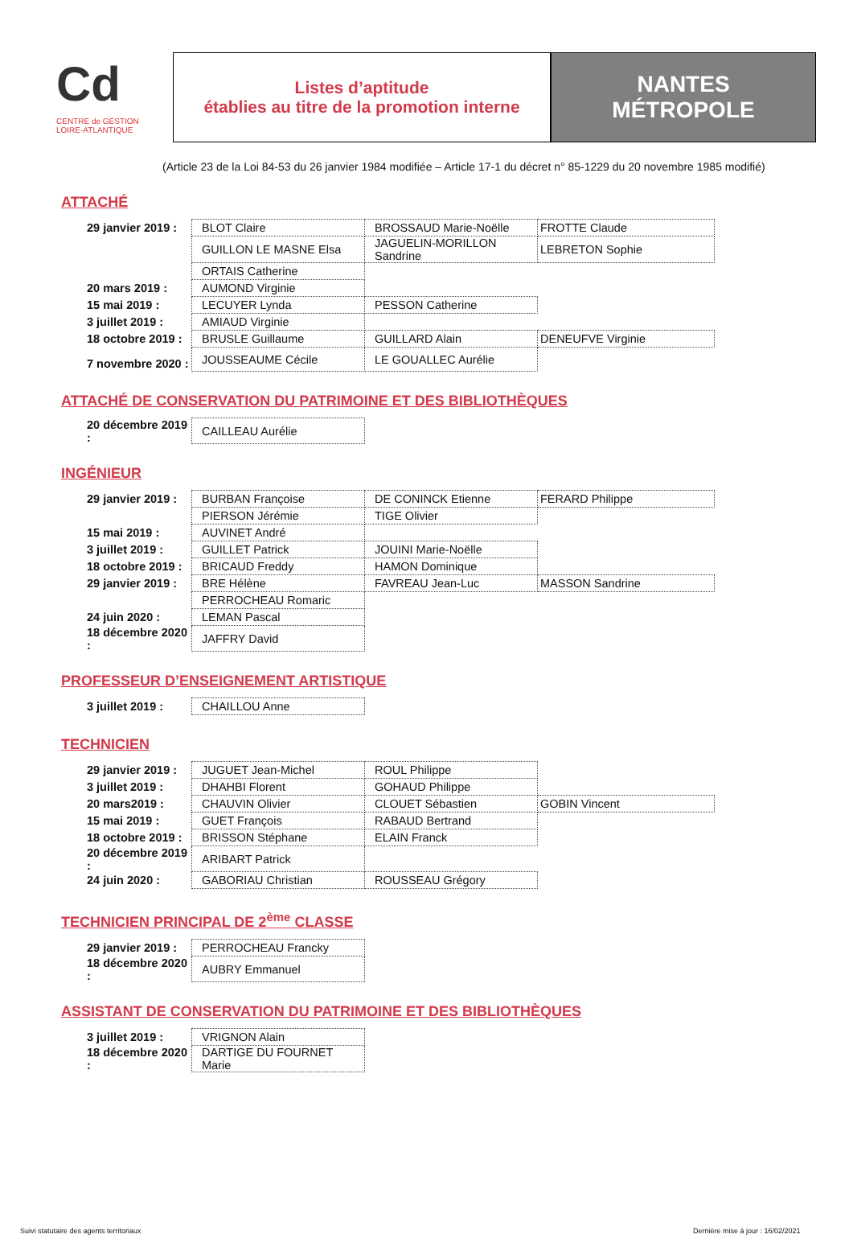Cd
CENTRE de GESTION
LOIRE-ATLANTIQUE
Listes d’aptitude
établies au titre de la promotion interne
NANTES
MÉTROPOLE
(Article 23 de la Loi 84-53 du 26 janvier 1984 modifiée – Article 17-1 du décret n° 85-1229 du 20 novembre 1985 modifié)
ATTACHÉ
| 29 janvier 2019 : | BLOT Claire | BROSSAUD Marie-Noëlle | FROTTE Claude |
| | GUILLON LE MASNE Elsa | JAGUELIN-MORILLON Sandrine | LEBRETON Sophie |
| | ORTAIS Catherine | | |
| 20 mars 2019 : | AUMOND Virginie | | |
| 15 mai 2019 : | LECUYER Lynda | PESSON Catherine | |
| 3 juillet 2019 : | AMIAUD Virginie | | |
| 18 octobre 2019 : | BRUSLE Guillaume | GUILLARD Alain | DENEUFVE Virginie |
| 7 novembre 2020 : | JOUSSEAUME Cécile | LE GOUALLEC Aurélie | |
ATTACHÉ DE CONSERVATION DU PATRIMOINE ET DES BIBLIOTHÈQUES
| 20 décembre 2019 : | CAILLEAU Aurélie |
INGÉNIEUR
| 29 janvier 2019 : | BURBAN Françoise | DE CONINCK Etienne | FERARD Philippe |
| | PIERSON Jérémie | TIGE Olivier | |
| 15 mai 2019 : | AUVINET André | | |
| 3 juillet 2019 : | GUILLET Patrick | JOUINI Marie-Noëlle | |
| 18 octobre 2019 : | BRICAUD Freddy | HAMON Dominique | |
| 29 janvier 2019 : | BRE Hélène | FAVREAU Jean-Luc | MASSON Sandrine |
| | PERROCHEAU Romaric | | |
| 24 juin 2020 : | LEMAN Pascal | | |
| 18 décembre 2020 : | JAFFRY David | | |
PROFESSEUR D’ENSEIGNEMENT ARTISTIQUE
| 3 juillet 2019 : | CHAILLOU Anne |
TECHNICIEN
| 29 janvier 2019 : | JUGUET Jean-Michel | ROUL Philippe | |
| 3 juillet 2019 : | DHAHBI Florent | GOHAUD Philippe | |
| 20 mars2019 : | CHAUVIN Olivier | CLOUET Sébastien | GOBIN Vincent |
| 15 mai 2019 : | GUET François | RABAUD Bertrand | |
| 18 octobre 2019 : | BRISSON Stéphane | ELAIN Franck | |
| 20 décembre 2019 : | ARIBART Patrick | | |
| 24 juin 2020 : | GABORIAU Christian | ROUSSEAU Grégory | |
TECHNICIEN PRINCIPAL DE 2<sup>ème</sup> CLASSE
| 29 janvier 2019 : | PERROCHEAU Francky |
| 18 décembre 2020 : | AUBRY Emmanuel |
ASSISTANT DE CONSERVATION DU PATRIMOINE ET DES BIBLIOTHÈQUES
| 3 juillet 2019 : | VRIGNON Alain |
| 18 décembre 2020 : | DARTIGE DU FOURNET Marie |
Suivi statutaire des agents territoriaux
Dernière mise à jour : 16/02/2021